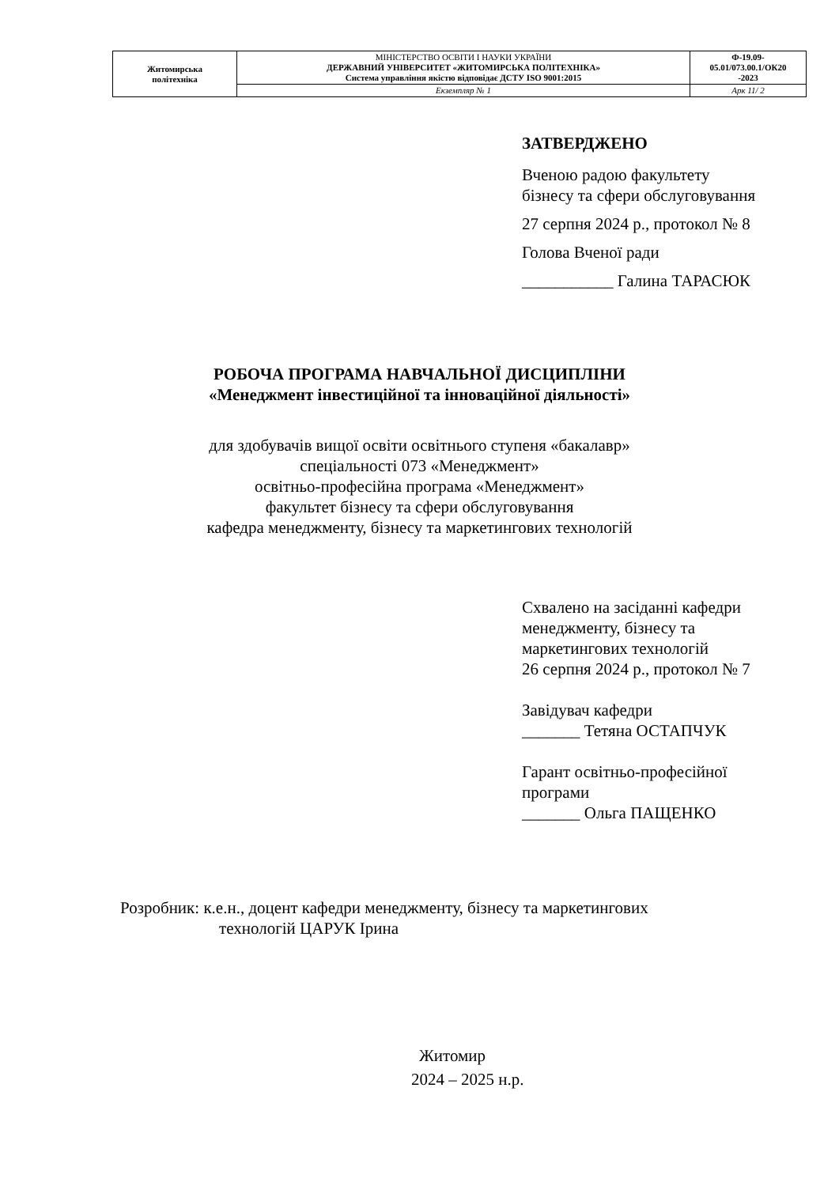| Житомирська політехніка | МІНІСТЕРСТВО ОСВІТИ І НАУКИ УКРАЇНИ ДЕРЖАВНИЙ УНІВЕРСИТЕТ «ЖИТОМИРСЬКА ПОЛІТЕХНІКА» Система управління якістю відповідає ДСТУ ISO 9001:2015 | Ф-19.09- 05.01/073.00.1/ОК20 -2023 |
| | Екземпляр № 1 | Арк 11/ 2 |
ЗАТВЕРДЖЕНО
Вченою радою факультету
бізнесу та сфери обслуговування
27 серпня 2024 р., протокол № 8
Голова Вченої ради
___________ Галина ТАРАСЮК
РОБОЧА ПРОГРАМА НАВЧАЛЬНОЇ ДИСЦИПЛІНИ
«Менеджмент інвестиційної та інноваційної діяльності»
для здобувачів вищої освіти освітнього ступеня «бакалавр»
спеціальності 073 «Менеджмент»
освітньо-професійна програма «Менеджмент»
факультет бізнесу та сфери обслуговування
кафедра менеджменту, бізнесу та маркетингових технологій
Схвалено на засіданні кафедри
менеджменту, бізнесу та
маркетингових технологій
26 серпня 2024 р., протокол № 7
Завідувач кафедри
_______ Тетяна ОСТАПЧУК
Гарант освітньо-професійної
програми
_______ Ольга ПАЩЕНКО
Розробник: к.е.н., доцент кафедри менеджменту, бізнесу та маркетингових
технологій ЦАРУК Ірина
Житомир
2024 – 2025 н.р.